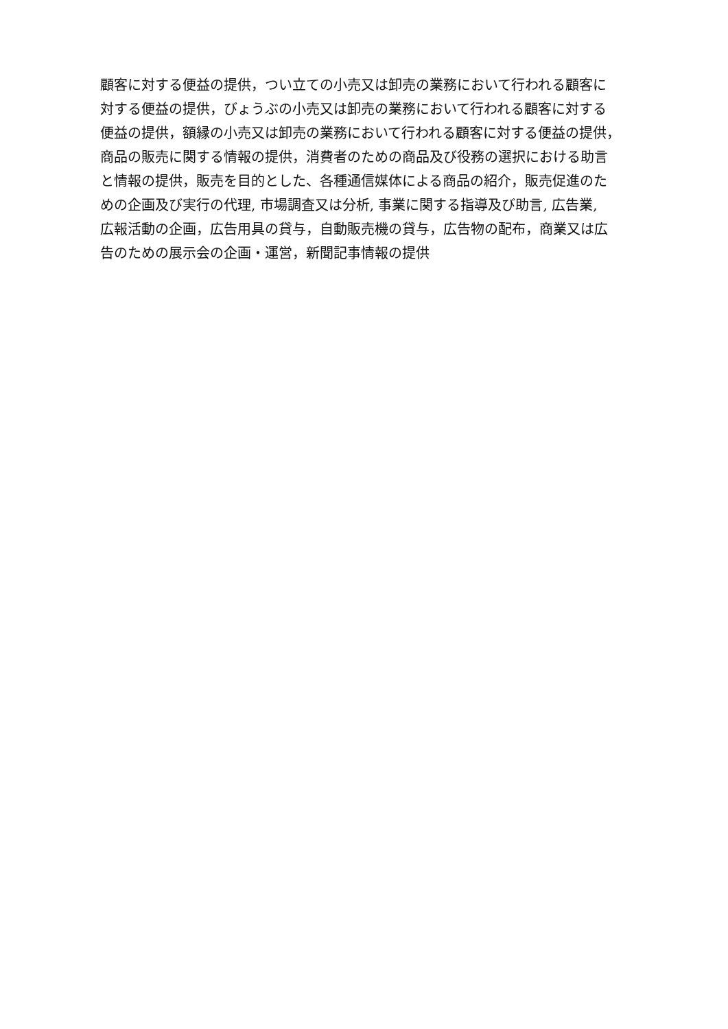顧客に対する便益の提供，つい立ての小売又は卸売の業務において行われる顧客に
対する便益の提供，びょうぶの小売又は卸売の業務において行われる顧客に対する
便益の提供，額縁の小売又は卸売の業務において行われる顧客に対する便益の提供，
商品の販売に関する情報の提供，消費者のための商品及び役務の選択における助言
と情報の提供，販売を目的とした、各種通信媒体による商品の紹介，販売促進のた
めの企画及び実行の代理, 市場調査又は分析, 事業に関する指導及び助言, 広告業,
広報活動の企画，広告用具の貸与，自動販売機の貸与，広告物の配布，商業又は広
告のための展示会の企画・運営，新聞記事情報の提供